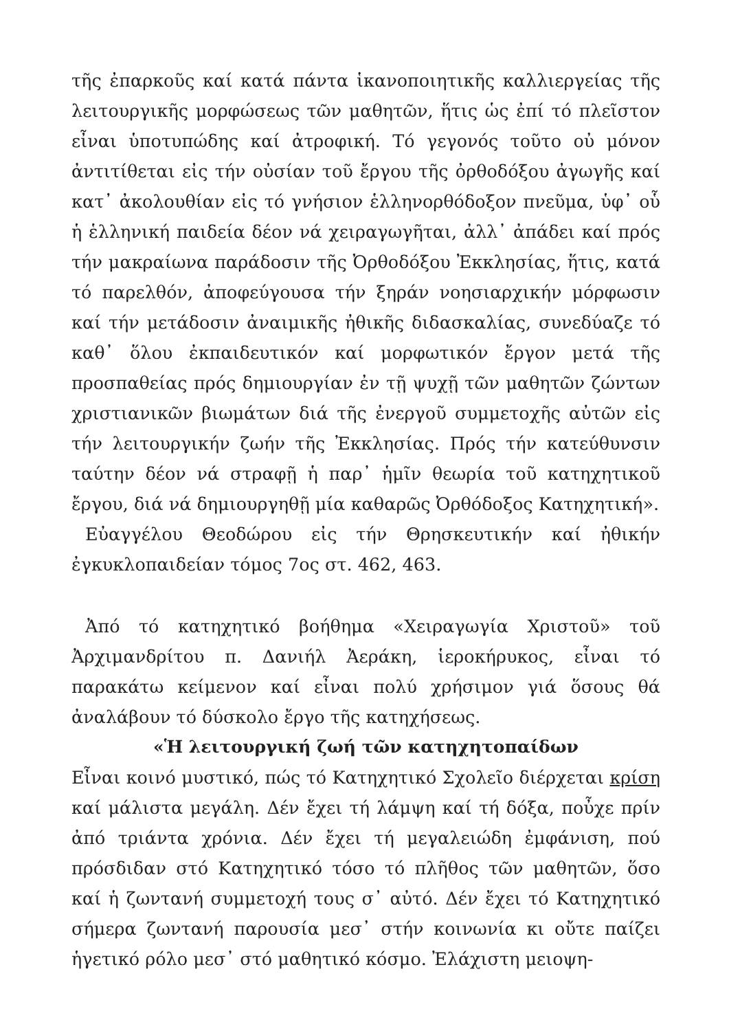τῆς ἐπαρκοῦς καί κατά πάντα ἱκανοποιητικῆς καλλιεργείας τῆς λειτουργικῆς μορφώσεως τῶν μαθητῶν, ἥτις ὡς ἐπί τό πλεῖστον εἶναι ὑποτυπώδης καί ἀτροφική. Τό γεγονός τοῦτο οὐ μόνον ἀντιτίθεται εἰς τήν οὐσίαν τοῦ ἔργου τῆς ὀρθοδόξου ἀγωγῆς καί κατ᾽ ἀκολουθίαν εἰς τό γνήσιον ἑλληνορθόδοξον πνεῦμα, ὑφ᾽ οὗ ἡ ἑλληνική παιδεία δέον νά χειραγωγῆται, ἀλλ᾽ ἀπάδει καί πρός τήν μακραίωνα παράδοσιν τῆς Ὀρθοδόξου Ἐκκλησίας, ἥτις, κατά τό παρελθόν, ἀποφεύγουσα τήν ξηράν νοησιαρχικήν μόρφωσιν καί τήν μετάδοσιν ἀναιμικῆς ἠθικῆς διδασκαλίας, συνεδύαζε τό καθ᾽ ὅλου ἐκπαιδευτικόν καί μορφωτικόν ἔργον μετά τῆς προσπαθείας πρός δημιουργίαν ἐν τῇ ψυχῇ τῶν μαθητῶν ζώντων χριστιανικῶν βιωμάτων διά τῆς ἐνεργοῦ συμμετοχῆς αὐτῶν εἰς τήν λειτουργικήν ζωήν τῆς Ἐκκλησίας. Πρός τήν κατεύθυνσιν ταύτην δέον νά στραφῇ ἡ παρ᾽ ἡμῖν θεωρία τοῦ κατηχητικοῦ ἔργου, διά νά δημιουργηθῇ μία καθαρῶς Ὀρθόδοξος Κατηχητική».
Εὐαγγέλου Θεοδώρου εἰς τήν Θρησκευτικήν καί ἠθικήν ἐγκυκλοπαιδείαν τόμος 7ος στ. 462, 463.
Ἀπό τό κατηχητικό βοήθημα «Χειραγωγία Χριστοῦ» τοῦ Ἀρχιμανδρίτου π. Δανιήλ Ἀεράκη, ἱεροκήρυκος, εἶναι τό παρακάτω κείμενον καί εἶναι πολύ χρήσιμον γιά ὅσους θά ἀναλάβουν τό δύσκολο ἔργο τῆς κατηχήσεως.
«Ἡ λειτουργική ζωή τῶν κατηχητοπαίδων
Εἶναι κοινό μυστικό, πώς τό Κατηχητικό Σχολεῖο διέρχεται κρίση καί μάλιστα μεγάλη. Δέν ἔχει τή λάμψη καί τή δόξα, ποὖχε πρίν ἀπό τριάντα χρόνια. Δέν ἔχει τή μεγαλειώδη ἐμφάνιση, πού πρόσδιδαν στό Κατηχητικό τόσο τό πλῆθος τῶν μαθητῶν, ὅσο καί ἡ ζωντανή συμμετοχή τους σ᾽ αὐτό. Δέν ἔχει τό Κατηχητικό σήμερα ζωντανή παρουσία μεσ᾽ στήν κοινωνία κι οὔτε παίζει ἡγετικό ρόλο μεσ᾽ στό μαθητικό κόσμο. Ἐλάχιστη μειοψη-